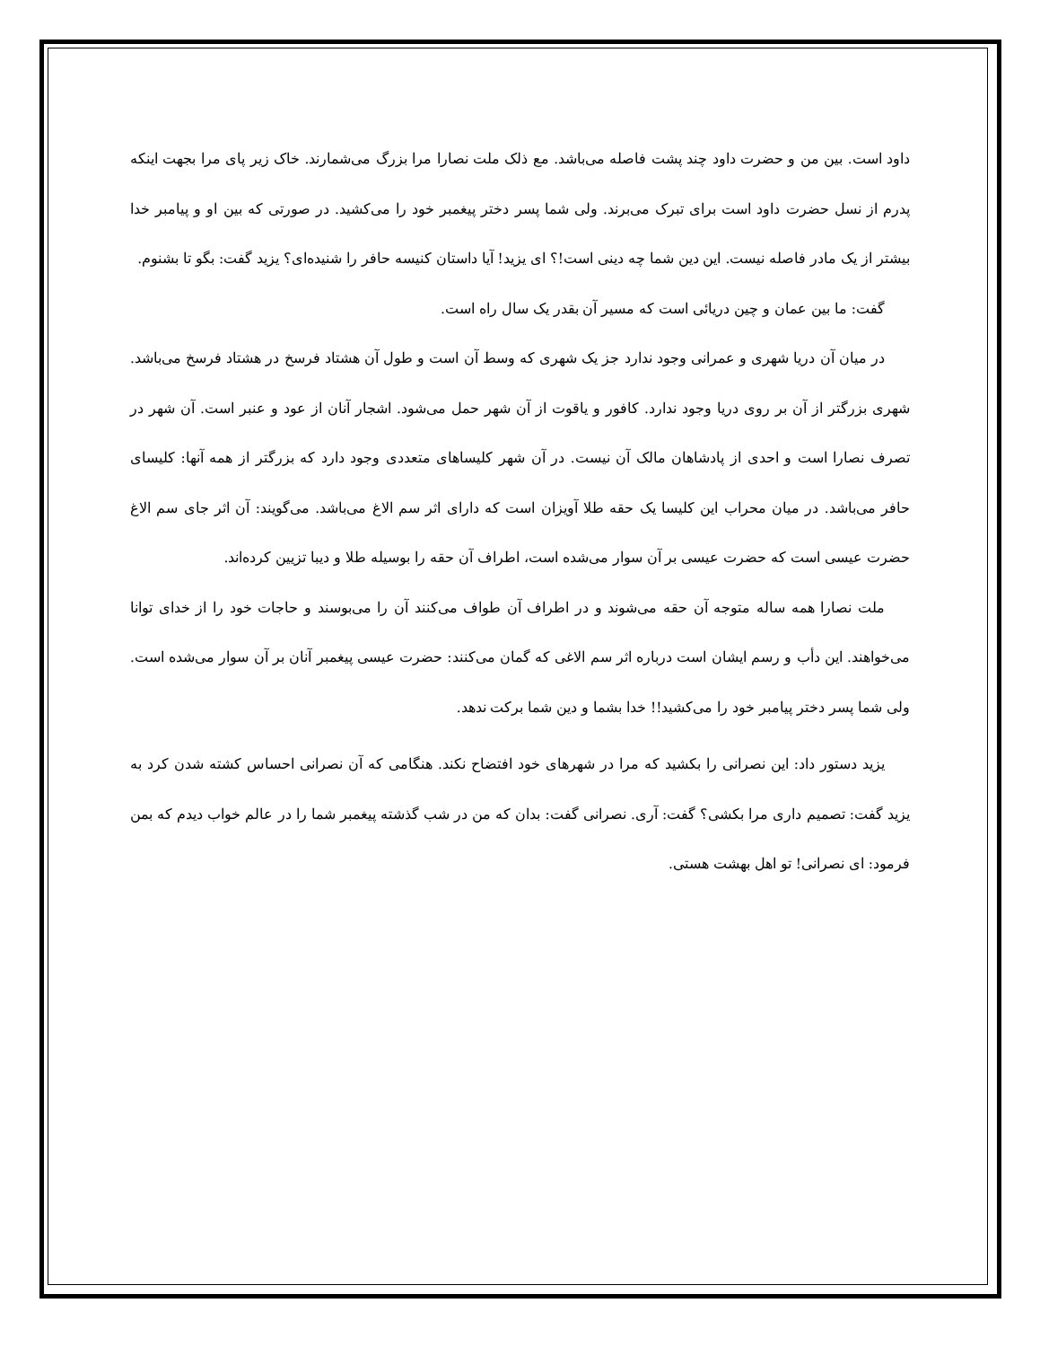داود است. بین من و حضرت داود چند پشت فاصله می‌باشد. مع ذلک ملت نصارا مرا بزرگ می‌شمارند. خاک زیر پای مرا بجهت اینکه پدرم از نسل حضرت داود است برای تبرک می‌برند. ولی شما پسر دختر پیغمبر خود را می‌کشید. در صورتی که بین او و پیامبر خدا بیشتر از یک مادر فاصله نیست. این دین شما چه دینی است!؟ ای یزید! آیا داستان کنیسه حافر را شنیده‌ای؟ یزید گفت: بگو تا بشنوم.
گفت: ما بین عمان و چین دریائی است که مسیر آن بقدر یک سال راه است.
در میان آن دریا شهری و عمرانی وجود ندارد جز یک شهری که وسط آن است و طول آن هشتاد فرسخ در هشتاد فرسخ می‌باشد. شهری بزرگتر از آن بر روی دریا وجود ندارد. کافور و یاقوت از آن شهر حمل می‌شود. اشجار آنان از عود و عنبر است. آن شهر در تصرف نصارا است و احدی از پادشاهان مالک آن نیست. در آن شهر کلیساهای متعددی وجود دارد که بزرگتر از همه آنها: کلیسای حافر می‌باشد. در میان محراب این کلیسا یک حقه طلا آویزان است که دارای اثر سم الاغ می‌باشد. می‌گویند: آن اثر جای سم الاغ حضرت عیسی است که حضرت عیسی بر آن سوار می‌شده است، اطراف آن حقه را بوسیله طلا و دیبا تزیین کرده‌اند.
ملت نصارا همه ساله متوجه آن حقه می‌شوند و در اطراف آن طواف می‌کنند آن را می‌بوسند و حاجات خود را از خدای توانا می‌خواهند. این دأب و رسم ایشان است درباره اثر سم الاغی که گمان می‌کنند: حضرت عیسی پیغمبر آنان بر آن سوار می‌شده است. ولی شما پسر دختر پیامبر خود را می‌کشید!! خدا بشما و دین شما برکت ندهد.
یزید دستور داد: این نصرانی را بکشید که مرا در شهرهای خود افتضاح نکند. هنگامی که آن نصرانی احساس کشته شدن کرد به یزید گفت: تصمیم داری مرا بکشی؟ گفت: آری. نصرانی گفت: بدان که من در شب گذشته پیغمبر شما را در عالم خواب دیدم که بمن فرمود: ای نصرانی! تو اهل بهشت هستی.